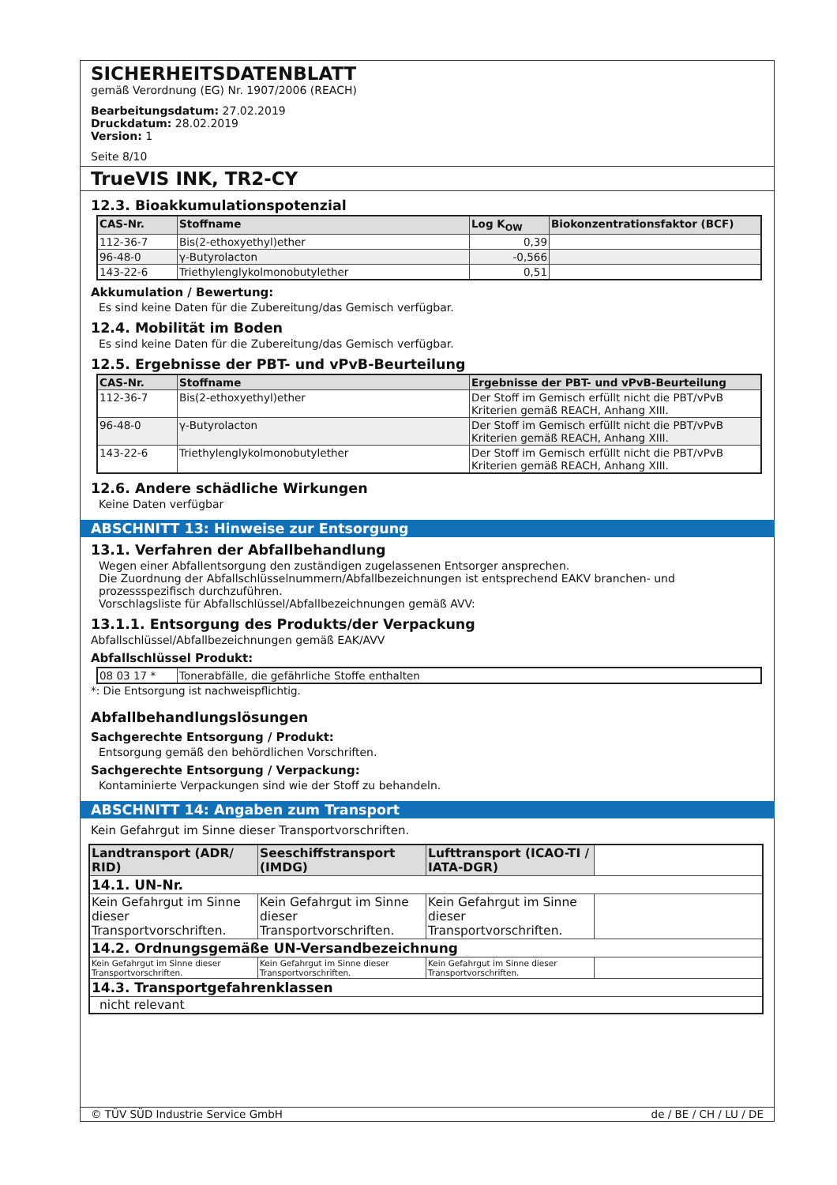SICHERHEITSDATENBLATT
gemäß Verordnung (EG) Nr. 1907/2006 (REACH)
Bearbeitungsdatum: 27.02.2019
Druckdatum: 28.02.2019
Version: 1
Seite 8/10
TrueVIS INK, TR2-CY
12.3. Bioakkumulationspotenzial
| CAS-Nr. | Stoffname | Log K<sub>OW</sub> | Biokonzentrationsfaktor (BCF) |
| --- | --- | --- | --- |
| 112-36-7 | Bis(2-ethoxyethyl)ether | 0,39 | |
| 96-48-0 | γ-Butyrolacton | -0,566 | |
| 143-22-6 | Triethylenglykolmonobutylether | 0,51 | |
Akkumulation / Bewertung:
Es sind keine Daten für die Zubereitung/das Gemisch verfügbar.
12.4. Mobilität im Boden
Es sind keine Daten für die Zubereitung/das Gemisch verfügbar.
12.5. Ergebnisse der PBT- und vPvB-Beurteilung
| CAS-Nr. | Stoffname | Ergebnisse der PBT- und vPvB-Beurteilung |
| --- | --- | --- |
| 112-36-7 | Bis(2-ethoxyethyl)ether | Der Stoff im Gemisch erfüllt nicht die PBT/vPvB Kriterien gemäß REACH, Anhang XIII. |
| 96-48-0 | γ-Butyrolacton | Der Stoff im Gemisch erfüllt nicht die PBT/vPvB Kriterien gemäß REACH, Anhang XIII. |
| 143-22-6 | Triethylenglykolmonobutylether | Der Stoff im Gemisch erfüllt nicht die PBT/vPvB Kriterien gemäß REACH, Anhang XIII. |
12.6. Andere schädliche Wirkungen
Keine Daten verfügbar
ABSCHNITT 13: Hinweise zur Entsorgung
13.1. Verfahren der Abfallbehandlung
Wegen einer Abfallentsorgung den zuständigen zugelassenen Entsorger ansprechen.
Die Zuordnung der Abfallschlüsselnummern/Abfallbezeichnungen ist entsprechend EAKV branchen- und prozessspezifisch durchzuführen.
Vorschlagsliste für Abfallschlüssel/Abfallbezeichnungen gemäß AVV:
13.1.1. Entsorgung des Produkts/der Verpackung
Abfallschlüssel/Abfallbezeichnungen gemäß EAK/AVV
Abfallschlüssel Produkt:
| 08 03 17 * | Tonerabfälle, die gefährliche Stoffe enthalten |
*: Die Entsorgung ist nachweispflichtig.
Abfallbehandlungslösungen
Sachgerechte Entsorgung / Produkt:
Entsorgung gemäß den behördlichen Vorschriften.
Sachgerechte Entsorgung / Verpackung:
Kontaminierte Verpackungen sind wie der Stoff zu behandeln.
ABSCHNITT 14: Angaben zum Transport
Kein Gefahrgut im Sinne dieser Transportvorschriften.
| Landtransport (ADR/ RID) | Seeschiffstransport (IMDG) | Lufttransport (ICAO-TI / IATA-DGR) | |
| 14.1. UN-Nr. | | | |
| Kein Gefahrgut im Sinne dieser Transportvorschriften. | Kein Gefahrgut im Sinne dieser Transportvorschriften. | Kein Gefahrgut im Sinne dieser Transportvorschriften. | |
| 14.2. Ordnungsgemäße UN-Versandbezeichnung | | | |
| Kein Gefahrgut im Sinne dieser Transportvorschriften. | Kein Gefahrgut im Sinne dieser Transportvorschriften. | Kein Gefahrgut im Sinne dieser Transportvorschriften. | |
| 14.3. Transportgefahrenklassen | | | |
| nicht relevant | | | |
© TÜV SÜD Industrie Service GmbH de / BE / CH / LU / DE